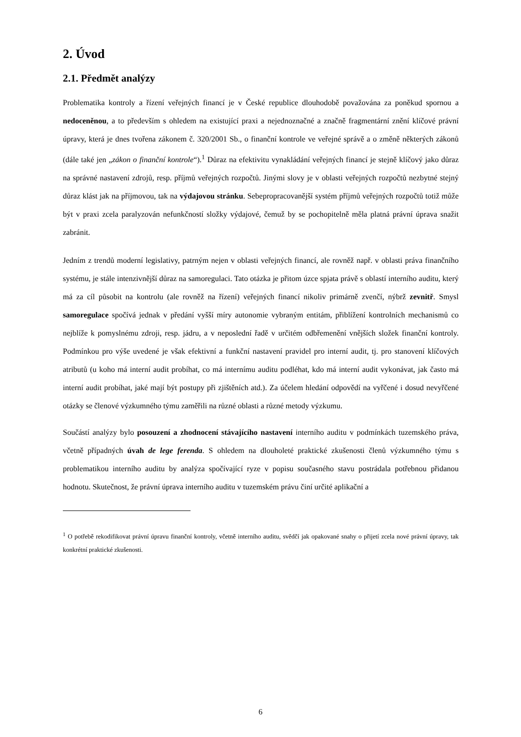2. Úvod
2.1. Předmět analýzy
Problematika kontroly a řízení veřejných financí je v České republice dlouhodobě považována za poněkud spornou a nedoceněnou, a to především s ohledem na existující praxi a nejednoznačné a značně fragmentární znění klíčové právní úpravy, která je dnes tvořena zákonem č. 320/2001 Sb., o finanční kontrole ve veřejné správě a o změně některých zákonů (dále také jen „zákon o finanční kontrole“).<sup>1</sup> Důraz na efektivitu vynakládání veřejných financí je stejně klíčový jako důraz na správné nastavení zdrojů, resp. příjmů veřejných rozpočtů. Jinými slovy je v oblasti veřejných rozpočtů nezbytné stejný důraz klást jak na příjmovou, tak na výdajovou stránku. Sebepropracovanější systém příjmů veřejných rozpočtů totiž může být v praxi zcela paralyzován nefunkčností složky výdajové, čemuž by se pochopitelně měla platná právní úprava snažit zabránit.
Jedním z trendů moderní legislativy, patrným nejen v oblasti veřejných financí, ale rovněž např. v oblasti práva finančního systému, je stále intenzivnější důraz na samoregulaci. Tato otázka je přitom úzce spjata právě s oblastí interního auditu, který má za cíl působit na kontrolu (ale rovněž na řízení) veřejných financí nikoliv primárně zvenčí, nýbrž zevnitř. Smysl samoregulace spočívá jednak v předání vyšší míry autonomie vybraným entitám, přiblížení kontrolních mechanismů co nejblíže k pomyslnému zdroji, resp. jádru, a v neposlední řadě v určitém odbřemenění vnějších složek finanční kontroly. Podmínkou pro výše uvedené je však efektivní a funkční nastavení pravidel pro interní audit, tj. pro stanovení klíčových atributů (u koho má interní audit probíhat, co má internímu auditu podléhat, kdo má interní audit vykonávat, jak často má interní audit probíhat, jaké mají být postupy při zjištěních atd.). Za účelem hledání odpovědí na vyřčené i dosud nevyřčené otázky se členové výzkumného týmu zaměřili na různé oblasti a různé metody výzkumu.
Součástí analýzy bylo posouzení a zhodnocení stávajícího nastavení interního auditu v podmínkách tuzemského práva, včetně případných úvah de lege ferenda. S ohledem na dlouholeté praktické zkušenosti členů výzkumného týmu s problematikou interního auditu by analýza spočívající ryze v popisu současného stavu postrádala potřebnou přidanou hodnotu. Skutečnost, že právní úprava interního auditu v tuzemském právu činí určité aplikační a
<sup>1</sup> O potřebě rekodifikovat právní úpravu finanční kontroly, včetně interního auditu, svědčí jak opakované snahy o přijetí zcela nové právní úpravy, tak konkrétní praktické zkušenosti.
6